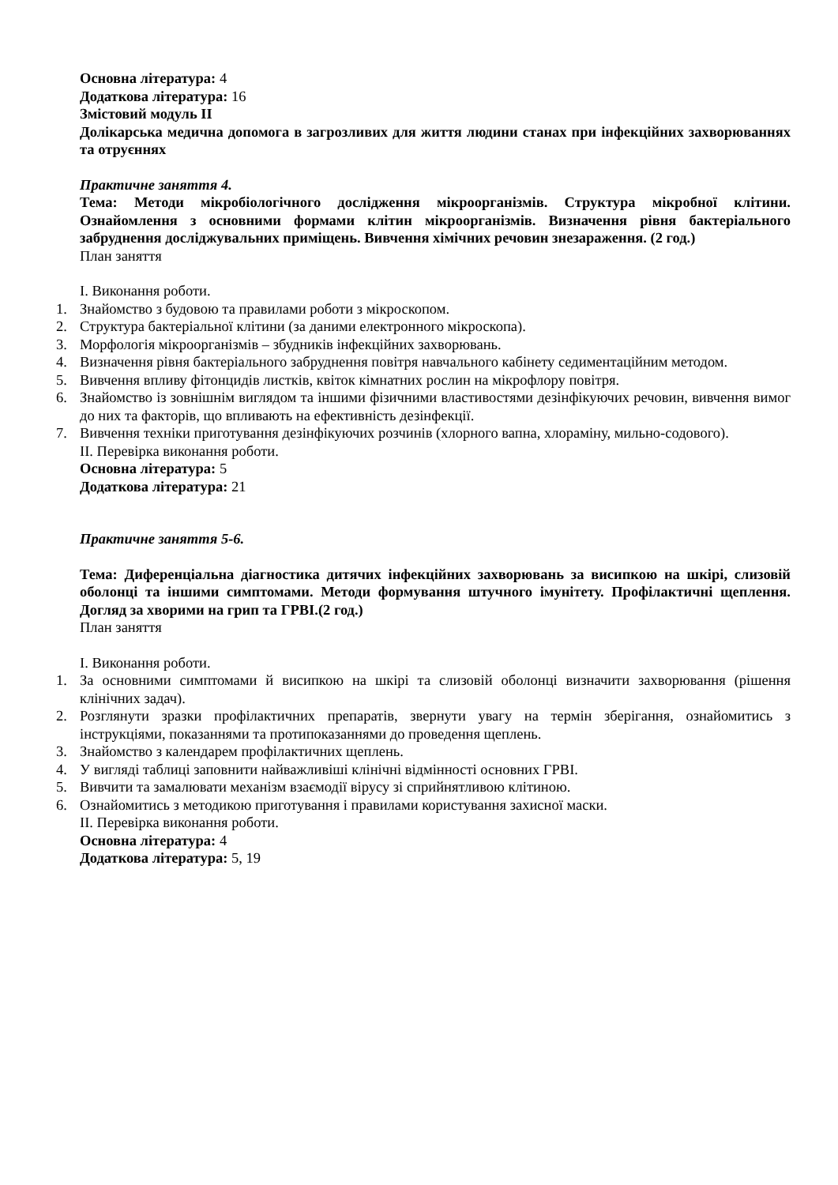Основна література: 4
Додаткова література: 16
Змістовий модуль ІІ
Долікарська медична допомога в загрозливих для життя людини станах при інфекційних захворюваннях та отруєннях
Практичне заняття 4.
Тема: Методи мікробіологічного дослідження мікроорганізмів. Структура мікробної клітини. Ознайомлення з основними формами клітин мікроорганізмів. Визначення рівня бактеріального забруднення досліджувальних приміщень. Вивчення хімічних речовин знезараження. (2 год.)
План заняття
І. Виконання роботи.
1. Знайомство з будовою та правилами роботи з мікроскопом.
2. Структура бактеріальної клітини (за даними електронного мікроскопа).
3. Морфологія мікроорганізмів – збудників інфекційних захворювань.
4. Визначення рівня бактеріального забруднення повітря навчального кабінету седиментаційним методом.
5. Вивчення впливу фітонцидів листків, квіток кімнатних рослин на мікрофлору повітря.
6. Знайомство із зовнішнім виглядом та іншими фізичними властивостями дезінфікуючих речовин, вивчення вимог до них та факторів, що впливають на ефективність дезінфекції.
7. Вивчення техніки приготування дезінфікуючих розчинів (хлорного вапна, хлораміну, мильно-содового).
ІІ. Перевірка виконання роботи.
Основна література: 5
Додаткова література: 21
Практичне заняття 5-6.
Тема: Диференціальна діагностика дитячих інфекційних захворювань за висипкою на шкірі, слизовій оболонці та іншими симптомами. Методи формування штучного імунітету. Профілактичні щеплення. Догляд за хворими на грип та ГРВІ.(2 год.)
План заняття
І. Виконання роботи.
1. За основними симптомами й висипкою на шкірі та слизовій оболонці визначити захворювання (рішення клінічних задач).
2. Розглянути зразки профілактичних препаратів, звернути увагу на термін зберігання, ознайомитись з інструкціями, показаннями та протипоказаннями до проведення щеплень.
3. Знайомство з календарем профілактичних щеплень.
4. У вигляді таблиці заповнити найважливіші клінічні відмінності основних ГРВІ.
5. Вивчити та замалювати механізм взаємодії вірусу зі сприйнятливою клітиною.
6. Ознайомитись з методикою приготування і правилами користування захисної маски.
ІІ. Перевірка виконання роботи.
Основна література: 4
Додаткова література: 5, 19